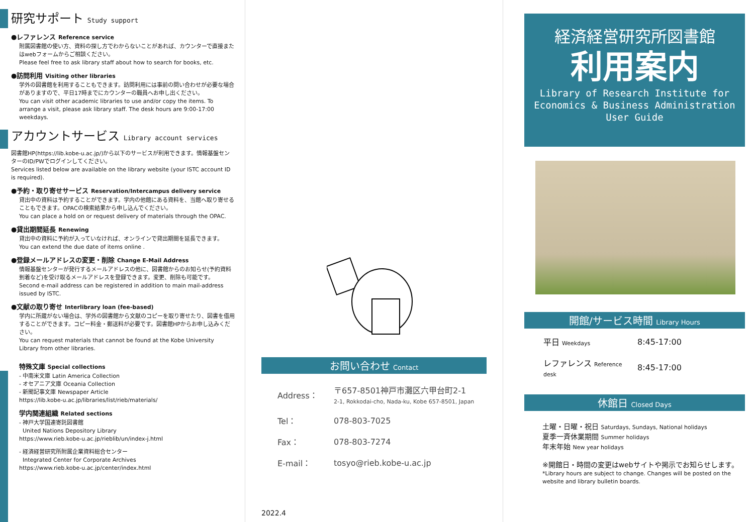研究サポート Study support
●レファレンス Reference service
附属図書館の使い方、資料の探し方でわからないことがあれば、カウンターで直接またはwebフォームからご相談ください。
Please feel free to ask library staff about how to search for books, etc.
●訪問利用 Visiting other libraries
学外の図書館を利用することもできます。訪問利用には事前の問い合わせが必要な場合がありますので、平日17時までにカウンターの職員へお申し出ください。
You can visit other academic libraries to use and/or copy the items. To arrange a visit, please ask library staff. The desk hours are 9:00-17:00 weekdays.
アカウントサービス Library account services
図書館HP(https://lib.kobe-u.ac.jp/)から以下のサービスが利用できます。情報基盤センターのID/PWでログインしてください。
Services listed below are available on the library website (your ISTC account ID is required).
●予約・取り寄せサービス Reservation/Intercampus delivery service
貸出中の資料は予約することができます。学内の他館にある資料を、当館へ取り寄せることもできます。OPACの検索結果から申し込んでください。
You can place a hold on or request delivery of materials through the OPAC.
●貸出期間延長 Renewing
貸出中の資料に予約が入っていなければ、オンラインで貸出期間を延長できます。
You can extend the due date of items online .
●登録メールアドレスの変更・削除 Change E-Mail Address
情報基盤センターが発行するメールアドレスの他に、図書館からのお知らせ(予約資料到着など)を受け取るメールアドレスを登録できます。変更、削除も可能です。
Second e-mail address can be registered in addition to main mail-address issued by ISTC.
●文献の取り寄せ Interlibrary loan (fee-based)
学内に所蔵がない場合は、学外の図書館から文献のコピーを取り寄せたり、図書を借用することができます。コピー料金・郵送料が必要です。図書館HPからお申し込みください。
You can request materials that cannot be found at the Kobe University Library from other libraries.
特殊文庫 Special collections
- 中南米文庫 Latin America Collection
- オセアニア文庫 Oceania Collection
- 新聞記事文庫 Newspaper Article
https://lib.kobe-u.ac.jp/libraries/list/rieb/materials/
学内関連組織 Related sections
- 神戸大学国連寄託図書館
United Nations Depository Library
https://www.rieb.kobe-u.ac.jp/rieblib/un/index-j.html
- 経済経営研究所附属企業資料総合センター
Integrated Center for Corporate Archives
https://www.rieb.kobe-u.ac.jp/center/index.html
お問い合わせ Contact
| Address： | 〒657-8501神戸市灘区六甲台町2-1 2-1, Rokkodai-cho, Nada-ku, Kobe 657-8501, Japan |
| Tel： | 078-803-7025 |
| Fax： | 078-803-7274 |
| E-mail： | tosyo@rieb.kobe-u.ac.jp |
2022.4
経済経営研究所図書館
利用案内
Library of Research Institute for
Economics & Business Administration
User Guide
開館/サービス時間 Library Hours
| 平日 Weekdays | 8:45-17:00 |
| レファレンス Reference desk | 8:45-17:00 |
休館日 Closed Days
土曜・日曜・祝日 Saturdays, Sundays, National holidays
夏季一斉休業期間 Summer holidays
年末年始 New year holidays
※開館日・時間の変更はwebサイトや掲示でお知らせします。
*Library hours are subject to change. Changes will be posted on the website and library bulletin boards.